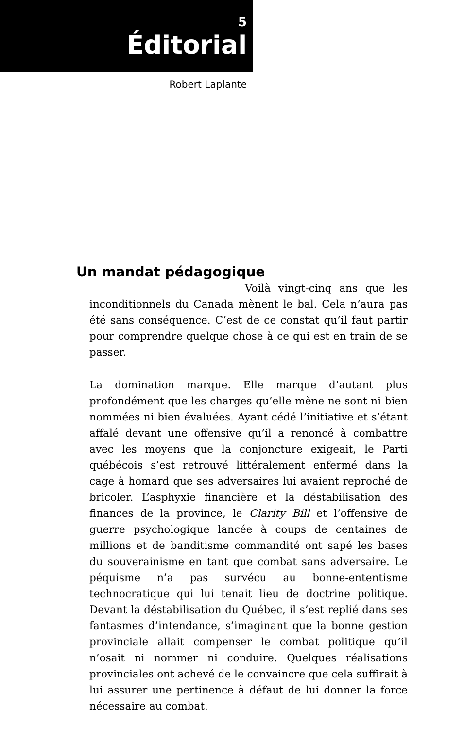5
Éditorial
Robert Laplante
Un mandat pédagogique
Voilà vingt-cinq ans que les inconditionnels du Canada mènent le bal. Cela n’aura pas été sans conséquence. C’est de ce constat qu’il faut partir pour comprendre quelque chose à ce qui est en train de se passer.
La domination marque. Elle marque d’autant plus profondément que les charges qu’elle mène ne sont ni bien nommées ni bien évaluées. Ayant cédé l’initiative et s’étant affalé devant une offensive qu’il a renoncé à combattre avec les moyens que la conjoncture exigeait, le Parti québécois s’est retrouvé littéralement enfermé dans la cage à homard que ses adversaires lui avaient reproché de bricoler. L’asphyxie financière et la déstabilisation des finances de la province, le Clarity Bill et l’offensive de guerre psychologique lancée à coups de centaines de millions et de banditisme commandité ont sapé les bases du souverainisme en tant que combat sans adversaire. Le péquisme n’a pas survécu au bonne-ententisme technocratique qui lui tenait lieu de doctrine politique. Devant la déstabilisation du Québec, il s’est replié dans ses fantasmes d’intendance, s’imaginant que la bonne gestion provinciale allait compenser le combat politique qu’il n’osait ni nommer ni conduire. Quelques réalisations provinciales ont achevé de le convaincre que cela suffirait à lui assurer une pertinence à défaut de lui donner la force nécessaire au combat.